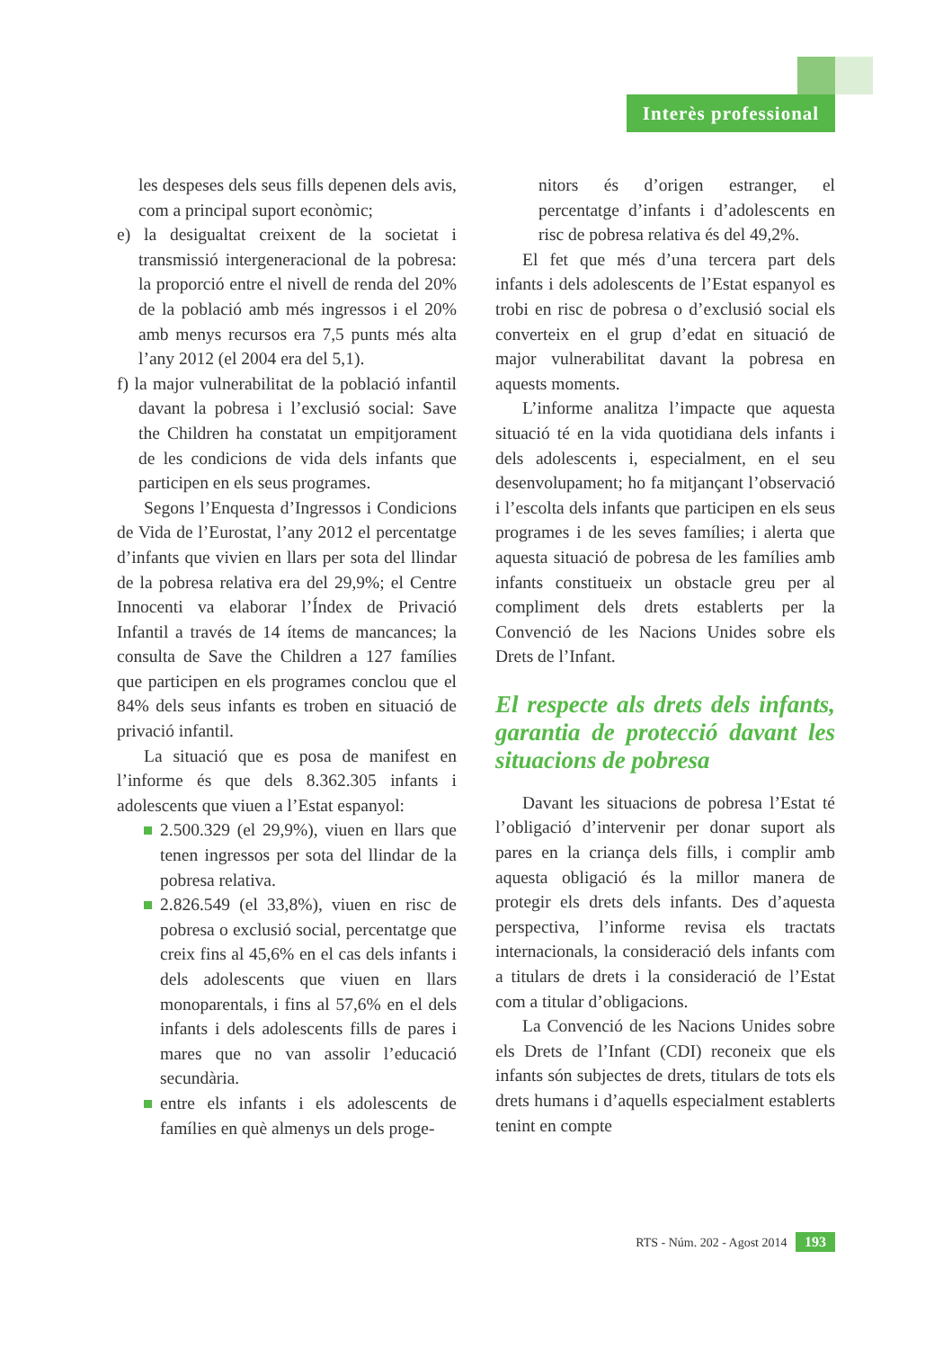Interès professional
les despeses dels seus fills depenen dels avis, com a principal suport econòmic;
e) la desigualtat creixent de la societat i transmissió intergeneracional de la pobresa: la proporció entre el nivell de renda del 20% de la població amb més ingressos i el 20% amb menys recursos era 7,5 punts més alta l’any 2012 (el 2004 era del 5,1).
f) la major vulnerabilitat de la població infantil davant la pobresa i l’exclusió social: Save the Children ha constatat un empitjorament de les condicions de vida dels infants que participen en els seus programes.
Segons l’Enquesta d’Ingressos i Condicions de Vida de l’Eurostat, l’any 2012 el percentatge d’infants que vivien en llars per sota del llindar de la pobresa relativa era del 29,9%; el Centre Innocenti va elaborar l’Índex de Privació Infantil a través de 14 ítems de mancances; la consulta de Save the Children a 127 famílies que participen en els programes conclou que el 84% dels seus infants es troben en situació de privació infantil.
La situació que es posa de manifest en l’informe és que dels 8.362.305 infants i adolescents que viuen a l’Estat espanyol:
2.500.329 (el 29,9%), viuen en llars que tenen ingressos per sota del llindar de la pobresa relativa.
2.826.549 (el 33,8%), viuen en risc de pobresa o exclusió social, percentatge que creix fins al 45,6% en el cas dels infants i dels adolescents que viuen en llars monoparentals, i fins al 57,6% en el dels infants i dels adolescents fills de pares i mares que no van assolir l’educació secundària.
entre els infants i els adolescents de famílies en què almenys un dels proge-
nitors és d’origen estranger, el percentatge d’infants i d’adolescents en risc de pobresa relativa és del 49,2%.
El fet que més d’una tercera part dels infants i dels adolescents de l’Estat espanyol es trobi en risc de pobresa o d’exclusió social els converteix en el grup d’edat en situació de major vulnerabilitat davant la pobresa en aquests moments.
L’informe analitza l’impacte que aquesta situació té en la vida quotidiana dels infants i dels adolescents i, especialment, en el seu desenvolupament; ho fa mitjançant l’observació i l’escolta dels infants que participen en els seus programes i de les seves famílies; i alerta que aquesta situació de pobresa de les famílies amb infants constitueix un obstacle greu per al compliment dels drets establerts per la Convenció de les Nacions Unides sobre els Drets de l’Infant.
El respecte als drets dels infants, garantia de protecció davant les situacions de pobresa
Davant les situacions de pobresa l’Estat té l’obligació d’intervenir per donar suport als pares en la criança dels fills, i complir amb aquesta obligació és la millor manera de protegir els drets dels infants. Des d’aquesta perspectiva, l’informe revisa els tractats internacionals, la consideració dels infants com a titulars de drets i la consideració de l’Estat com a titular d’obligacions.
La Convenció de les Nacions Unides sobre els Drets de l’Infant (CDI) reconeix que els infants són subjectes de drets, titulars de tots els drets humans i d’aquells especialment establerts tenint en compte
RTS - Núm. 202 - Agost 2014 193